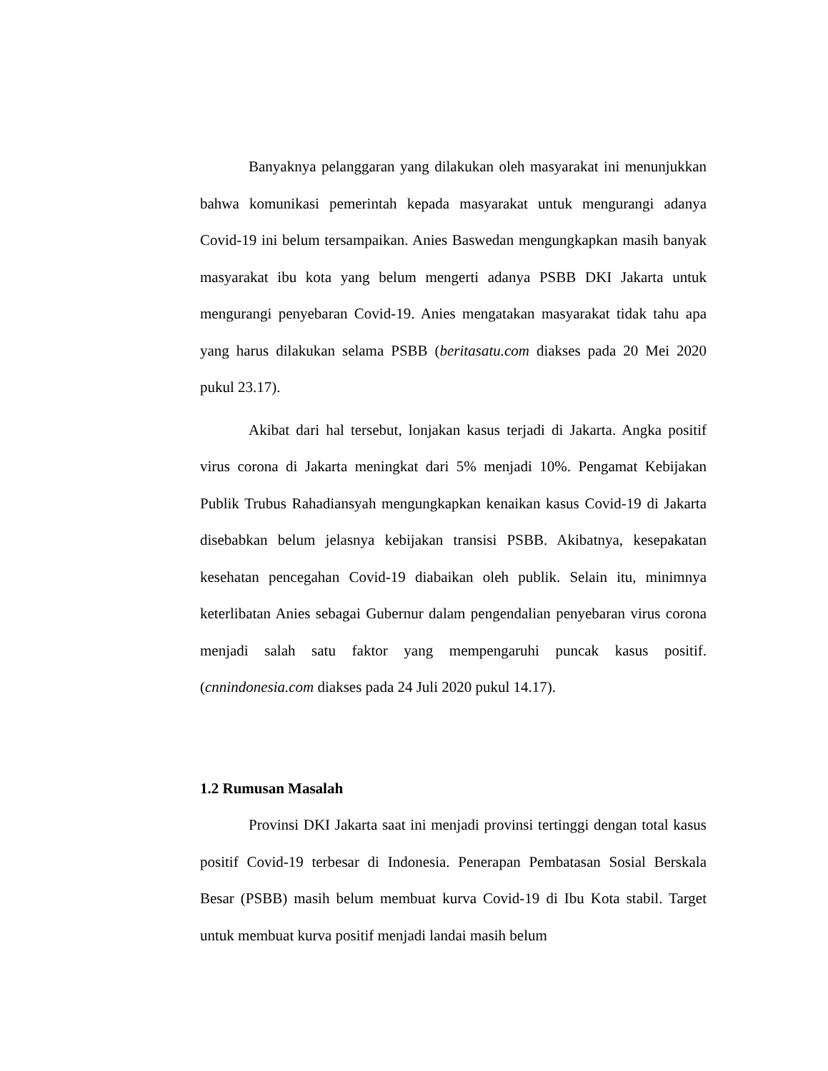Banyaknya pelanggaran yang dilakukan oleh masyarakat ini menunjukkan bahwa komunikasi pemerintah kepada masyarakat untuk mengurangi adanya Covid-19 ini belum tersampaikan. Anies Baswedan mengungkapkan masih banyak masyarakat ibu kota yang belum mengerti adanya PSBB DKI Jakarta untuk mengurangi penyebaran Covid-19. Anies mengatakan masyarakat tidak tahu apa yang harus dilakukan selama PSBB (beritasatu.com diakses pada 20 Mei 2020 pukul 23.17).
Akibat dari hal tersebut, lonjakan kasus terjadi di Jakarta. Angka positif virus corona di Jakarta meningkat dari 5% menjadi 10%. Pengamat Kebijakan Publik Trubus Rahadiansyah mengungkapkan kenaikan kasus Covid-19 di Jakarta disebabkan belum jelasnya kebijakan transisi PSBB. Akibatnya, kesepakatan kesehatan pencegahan Covid-19 diabaikan oleh publik. Selain itu, minimnya keterlibatan Anies sebagai Gubernur dalam pengendalian penyebaran virus corona menjadi salah satu faktor yang mempengaruhi puncak kasus positif. (cnnindonesia.com diakses pada 24 Juli 2020 pukul 14.17).
1.2 Rumusan Masalah
Provinsi DKI Jakarta saat ini menjadi provinsi tertinggi dengan total kasus positif Covid-19 terbesar di Indonesia. Penerapan Pembatasan Sosial Berskala Besar (PSBB) masih belum membuat kurva Covid-19 di Ibu Kota stabil. Target untuk membuat kurva positif menjadi landai masih belum